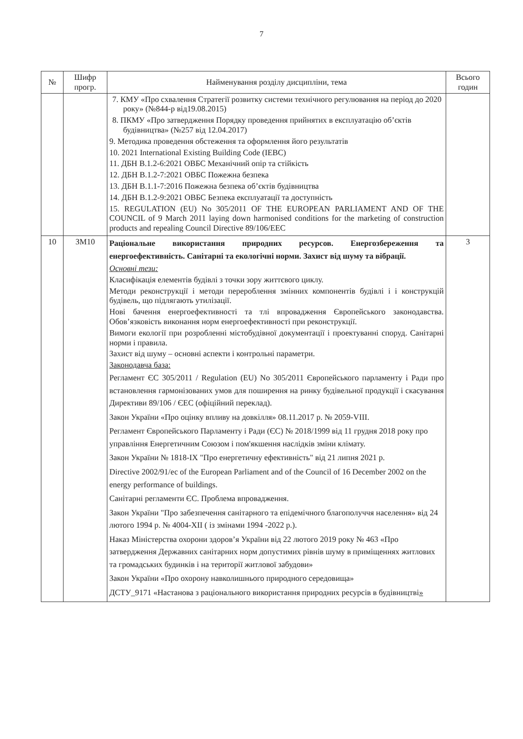7
| № | Шифр прогр. | Найменування розділу дисципліни, тема | Всього годин |
| --- | --- | --- | --- |
| | | 7. КМУ «Про схвалення Стратегії розвитку системи технічного регулювання на період до 2020 року» (№844-р від19.08.2015) 8. ПКМУ «Про затвердження Порядку проведення прийнятих в експлуатацію об’єктів будівництва» (№257 від 12.04.2017) 9. Методика проведення обстеження та оформлення його результатів 10. 2021 International Existing Building Code (IEBC) 11. ДБН В.1.2-6:2021 ОВБС Механічний опір та стійкість 12. ДБН В.1.2-7:2021 ОВБС Пожежна безпека 13. ДБН В.1.1-7:2016 Пожежна безпека об’єктів будівництва 14. ДБН В.1.2-9:2021 ОВБС Безпека експлуатації та доступність 15. REGULATION (EU) No 305/2011 OF THE EUROPEAN PARLIAMENT AND OF THE COUNCIL of 9 March 2011 laying down harmonised conditions for the marketing of construction products and repealing Council Directive 89/106/EEC | |
| 10 | ЗМ10 | Раціональне використання природних ресурсов. Енергозбереження та енергоефективність. Санітарні та екологічні норми. Захист від шуму та вібрації. Основні тези: Класифікація елементів будівлі з точки зору життєвого циклу. Методи реконструкції і методи перероблення змінних компонентів будівлі і і конструкцій будівель, що підлягають утилізації. Нові бачення енергоефективності та тлі впровадження Європейського законодавства. Обов’язковість виконання норм енергоефективності при реконструкції. Вимоги екології при розробленні містобудівної документації і проектуванні споруд. Санітарні норми і правила. Захист від шуму – основні аспекти і контрольні параметри. Законодавча база: Регламент ЄС 305/2011 / Regulation (EU) No 305/2011 Європейського парламенту і Ради про встановлення гармонізованих умов для поширення на ринку будівельної продукції і скасування Директиви 89/106 / ЄЕС (офіційний переклад). Закон України «Про оцінку впливу на довкілля» 08.11.2017 р. № 2059-VIII. Регламент Європейського Парламенту і Ради (ЄС) № 2018/1999 від 11 грудня 2018 року про управління Енергетичним Союзом і пом'якшення наслідків зміни клімату. Закон України № 1818-IX "Про енергетичну ефективність" від 21 липня 2021 р. Directive 2002/91/ес of the European Parliament and of the Council of 16 December 2002 on the energy performance of buildings. Санітарні регламенти ЄС. Проблема впровадження. Закон України "Про забезпечення санітарного та епідемічного благополуччя населення» від 24 лютого 1994 р. № 4004-XII ( із змінами 1994 -2022 р.). Наказ Міністерства охорони здоров’я України від 22 лютого 2019 року № 463 «Про затвердження Державних санітарних норм допустимих рівнів шуму в приміщеннях житлових та громадських будинків і на території житлової забудови» Закон України «Про охорону навколишнього природного середовища» ДСТУ_9171 «Настанова з раціонального використання природних ресурсів в будівництві » | 3 |